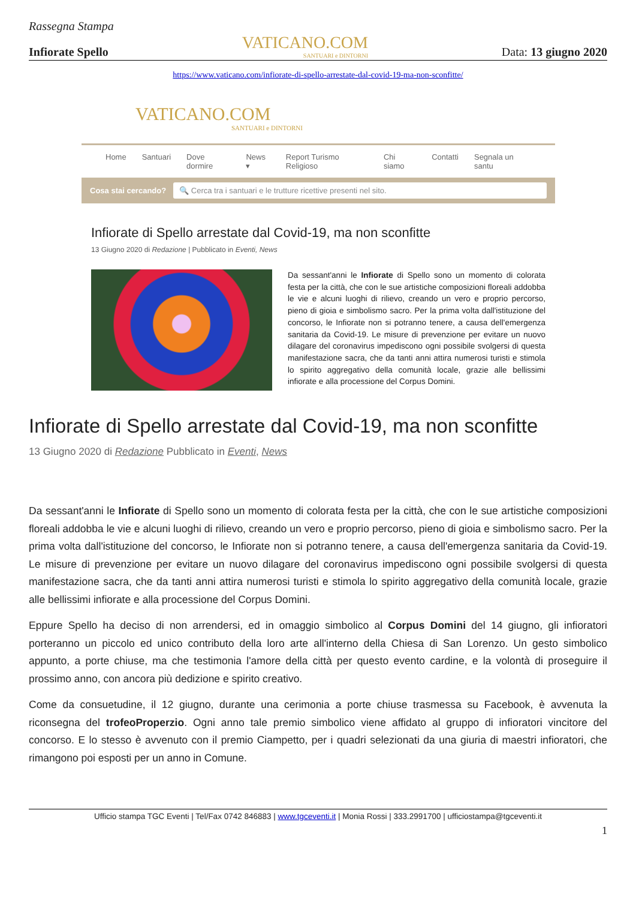Rassegna Stampa
Infiorate Spello
VATICANO.COM
SANTUARI e DINTORNI
Data: 13 giugno 2020
https://www.vaticano.com/infiorate-di-spello-arrestate-dal-covid-19-ma-non-sconfitte/
VATICANO.COM
SANTUARI e DINTORNI
Home Santuari Dove dormire News ▾ Report Turismo Religioso Chi siamo Contatti Segnala un santu
Cosa stai cercando?
🔍 Cerca tra i santuari e le trutture ricettive presenti nel sito.
Infiorate di Spello arrestate dal Covid-19, ma non sconfitte
13 Giugno 2020 di Redazione | Pubblicato in Eventi, News
Da sessant'anni le Infiorate di Spello sono un momento di colorata festa per la città, che con le sue artistiche composizioni floreali addobba le vie e alcuni luoghi di rilievo, creando un vero e proprio percorso, pieno di gioia e simbolismo sacro. Per la prima volta dall'istituzione del concorso, le Infiorate non si potranno tenere, a causa dell'emergenza sanitaria da Covid-19. Le misure di prevenzione per evitare un nuovo dilagare del coronavirus impediscono ogni possibile svolgersi di questa manifestazione sacra, che da tanti anni attira numerosi turisti e stimola lo spirito aggregativo della comunità locale, grazie alle bellissimi infiorate e alla processione del Corpus Domini.
Infiorate di Spello arrestate dal Covid-19, ma non sconfitte
13 Giugno 2020 di Redazione Pubblicato in Eventi, News
Da sessant'anni le Infiorate di Spello sono un momento di colorata festa per la città, che con le sue artistiche composizioni floreali addobba le vie e alcuni luoghi di rilievo, creando un vero e proprio percorso, pieno di gioia e simbolismo sacro. Per la prima volta dall'istituzione del concorso, le Infiorate non si potranno tenere, a causa dell'emergenza sanitaria da Covid-19. Le misure di prevenzione per evitare un nuovo dilagare del coronavirus impediscono ogni possibile svolgersi di questa manifestazione sacra, che da tanti anni attira numerosi turisti e stimola lo spirito aggregativo della comunità locale, grazie alle bellissimi infiorate e alla processione del Corpus Domini.
Eppure Spello ha deciso di non arrendersi, ed in omaggio simbolico al Corpus Domini del 14 giugno, gli infioratori porteranno un piccolo ed unico contributo della loro arte all'interno della Chiesa di San Lorenzo. Un gesto simbolico appunto, a porte chiuse, ma che testimonia l'amore della città per questo evento cardine, e la volontà di proseguire il prossimo anno, con ancora più dedizione e spirito creativo.
Come da consuetudine, il 12 giugno, durante una cerimonia a porte chiuse trasmessa su Facebook, è avvenuta la riconsegna del trofeoProperzio. Ogni anno tale premio simbolico viene affidato al gruppo di infioratori vincitore del concorso. E lo stesso è avvenuto con il premio Ciampetto, per i quadri selezionati da una giuria di maestri infioratori, che rimangono poi esposti per un anno in Comune.
Ufficio stampa TGC Eventi | Tel/Fax 0742 846883 | www.tgceventi.it | Monia Rossi | 333.2991700 | ufficiostampa@tgceventi.it
1